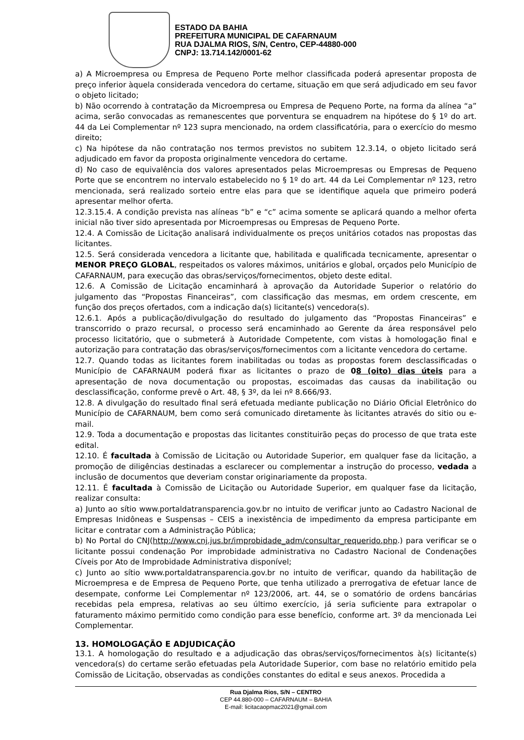ESTADO DA BAHIA
PREFEITURA MUNICIPAL DE CAFARNAUM
RUA DJALMA RIOS, S/N, Centro, CEP-44880-000
CNPJ: 13.714.142/0001-62
a) A Microempresa ou Empresa de Pequeno Porte melhor classificada poderá apresentar proposta de preço inferior àquela considerada vencedora do certame, situação em que será adjudicado em seu favor o objeto licitado;
b) Não ocorrendo à contratação da Microempresa ou Empresa de Pequeno Porte, na forma da alínea “a” acima, serão convocadas as remanescentes que porventura se enquadrem na hipótese do § 1º do art. 44 da Lei Complementar nº 123 supra mencionado, na ordem classificatória, para o exercício do mesmo direito;
c) Na hipótese da não contratação nos termos previstos no subitem 12.3.14, o objeto licitado será adjudicado em favor da proposta originalmente vencedora do certame.
d) No caso de equivalência dos valores apresentados pelas Microempresas ou Empresas de Pequeno Porte que se encontrem no intervalo estabelecido no § 1º do art. 44 da Lei Complementar nº 123, retro mencionada, será realizado sorteio entre elas para que se identifique aquela que primeiro poderá apresentar melhor oferta.
12.3.15.4. A condição prevista nas alíneas “b” e “c” acima somente se aplicará quando a melhor oferta inicial não tiver sido apresentada por Microempresas ou Empresas de Pequeno Porte.
12.4. A Comissão de Licitação analisará individualmente os preços unitários cotados nas propostas das licitantes.
12.5. Será considerada vencedora a licitante que, habilitada e qualificada tecnicamente, apresentar o MENOR PREÇO GLOBAL, respeitados os valores máximos, unitários e global, orçados pelo Município de CAFARNAUM, para execução das obras/serviços/fornecimentos, objeto deste edital.
12.6. A Comissão de Licitação encaminhará à aprovação da Autoridade Superior o relatório do julgamento das “Propostas Financeiras”, com classificação das mesmas, em ordem crescente, em função dos preços ofertados, com a indicação da(s) licitante(s) vencedora(s).
12.6.1. Após a publicação/divulgação do resultado do julgamento das “Propostas Financeiras” e transcorrido o prazo recursal, o processo será encaminhado ao Gerente da área responsável pelo processo licitatório, que o submeterá à Autoridade Competente, com vistas à homologação final e autorização para contratação das obras/serviços/fornecimentos com a licitante vencedora do certame.
12.7. Quando todas as licitantes forem inabilitadas ou todas as propostas forem desclassificadas o Município de CAFARNAUM poderá fixar as licitantes o prazo de 08 (oito) dias úteis para a apresentação de nova documentação ou propostas, escoimadas das causas da inabilitação ou desclassificação, conforme prevê o Art. 48, § 3º, da lei nº 8.666/93.
12.8. A divulgação do resultado final será efetuada mediante publicação no Diário Oficial Eletrônico do Município de CAFARNAUM, bem como será comunicado diretamente às licitantes através do sitio ou e-mail.
12.9. Toda a documentação e propostas das licitantes constituirão peças do processo de que trata este edital.
12.10. É facultada à Comissão de Licitação ou Autoridade Superior, em qualquer fase da licitação, a promoção de diligências destinadas a esclarecer ou complementar a instrução do processo, vedada a inclusão de documentos que deveriam constar originariamente da proposta.
12.11. É facultada à Comissão de Licitação ou Autoridade Superior, em qualquer fase da licitação, realizar consulta:
a) Junto ao sítio www.portaldatransparencia.gov.br no intuito de verificar junto ao Cadastro Nacional de Empresas Inidôneas e Suspensas – CEIS a inexistência de impedimento da empresa participante em licitar e contratar com a Administração Pública;
b) No Portal do CNJ(http://www.cnj.jus.br/improbidade_adm/consultar_requerido.php.) para verificar se o licitante possui condenação Por improbidade administrativa no Cadastro Nacional de Condenações Cíveis por Ato de Improbidade Administrativa disponível;
c) Junto ao sítio www.portaldatransparencia.gov.br no intuito de verificar, quando da habilitação de Microempresa e de Empresa de Pequeno Porte, que tenha utilizado a prerrogativa de efetuar lance de desempate, conforme Lei Complementar nº 123/2006, art. 44, se o somatório de ordens bancárias recebidas pela empresa, relativas ao seu último exercício, já seria suficiente para extrapolar o faturamento máximo permitido como condição para esse benefício, conforme art. 3º da mencionada Lei Complementar.
13. HOMOLOGAÇÃO E ADJUDICAÇÃO
13.1. A homologação do resultado e a adjudicação das obras/serviços/fornecimentos à(s) licitante(s) vencedora(s) do certame serão efetuadas pela Autoridade Superior, com base no relatório emitido pela Comissão de Licitação, observadas as condições constantes do edital e seus anexos. Procedida a
Rua Djalma Rios, S/N – CENTRO
CEP 44.880-000 – CAFARNAUM – BAHIA
E-mail: licitacaopmac2021@gmail.com